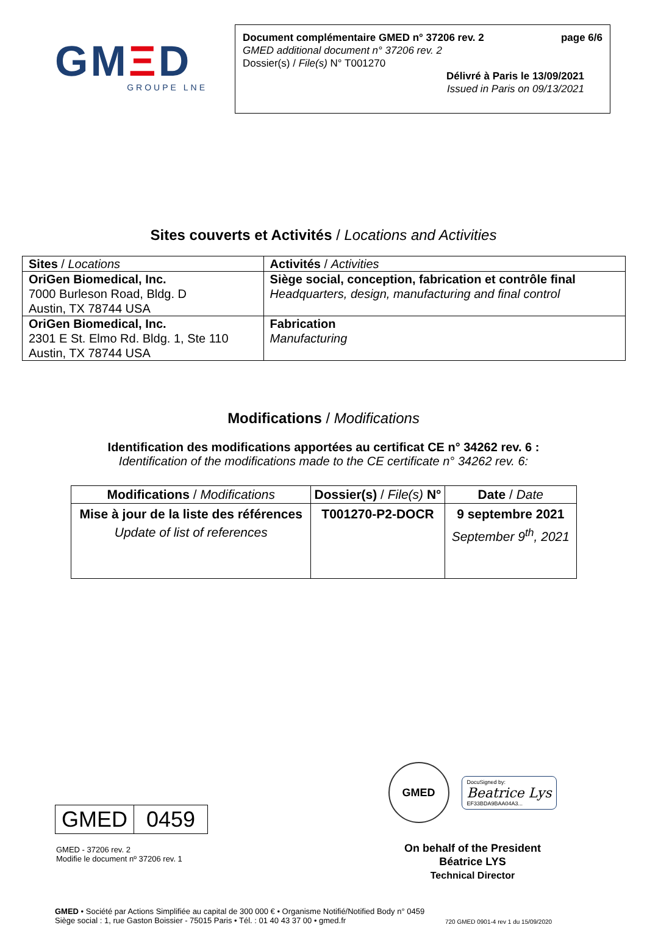GMΞD
GROUPE LNE
Document complémentaire GMED n° 37206 rev. 2 page 6/6
GMED additional document n° 37206 rev. 2
Dossier(s) / File(s) N° T001270
Délivré à Paris le 13/09/2021
Issued in Paris on 09/13/2021
Sites couverts et Activités / Locations and Activities
| Sites / Locations | Activités / Activities |
| --- | --- |
| OriGen Biomedical, Inc. 7000 Burleson Road, Bldg. D Austin, TX 78744 USA | Siège social, conception, fabrication et contrôle final Headquarters, design, manufacturing and final control |
| OriGen Biomedical, Inc. 2301 E St. Elmo Rd. Bldg. 1, Ste 110 Austin, TX 78744 USA | Fabrication Manufacturing |
Modifications / Modifications
Identification des modifications apportées au certificat CE n° 34262 rev. 6 :
Identification of the modifications made to the CE certificate n° 34262 rev. 6:
| Modifications / Modifications | Dossier(s) / File(s) N° | Date / Date |
| --- | --- | --- |
| Mise à jour de la liste des références Update of list of references | T001270-P2-DOCR | 9 septembre 2021 September 9<sup>th</sup>, 2021 |
| GMED | 0459 |
GMED - 37206 rev. 2
Modifie le document nº 37206 rev. 1
GMED
DocuSigned by:
Beatrice Lys
EF33BDA9BAA04A3...
On behalf of the President
Béatrice LYS
Technical Director
GMED • Société par Actions Simplifiée au capital de 300 000 € • Organisme Notifié/Notified Body n° 0459
Siège social : 1, rue Gaston Boissier - 75015 Paris • Tél. : 01 40 43 37 00 • gmed.fr
720 GMED 0901-4 rev 1 du 15/09/2020